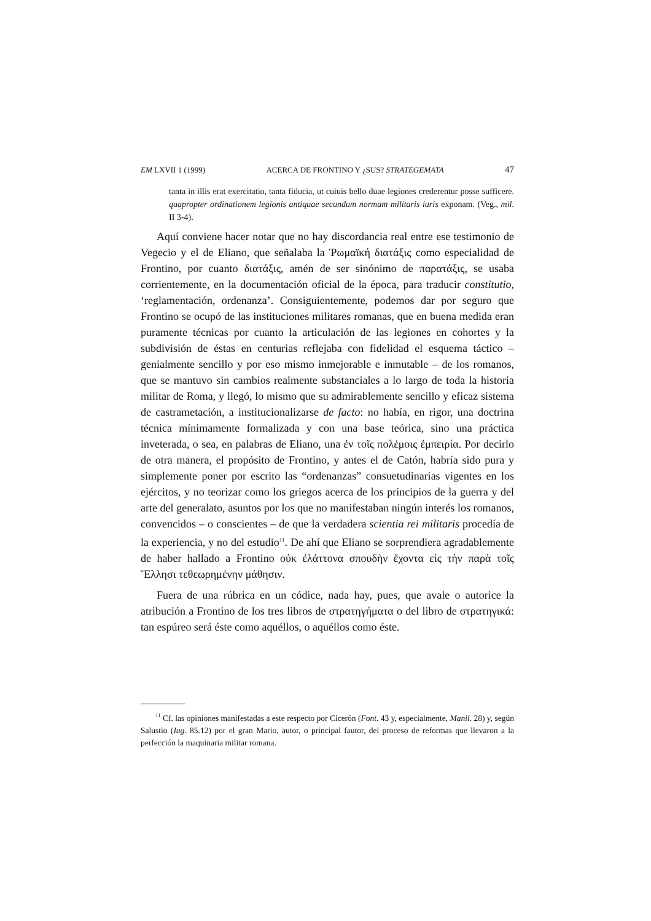EM LXVII 1 (1999) ACERCA DE FRONTINO Y ¿SUS? STRATEGEMATA 47
tanta in illis erat exercitatio, tanta fiducia, ut cuiuis bello duae legiones crederentur posse sufficere. quapropter ordinationem legionis antiquae secundum normam militaris iuris exponam. (Veg., mil. II 3-4).
Aquí conviene hacer notar que no hay discordancia real entre ese testimonio de Vegecio y el de Eliano, que señalaba la Ῥωμαϊκή διατάξις como especialidad de Frontino, por cuanto διατάξις, amén de ser sinónimo de παρατάξις, se usaba corrientemente, en la documentación oficial de la época, para traducir constitutio, ‘reglamentación, ordenanza’. Consiguientemente, podemos dar por seguro que Frontino se ocupó de las instituciones militares romanas, que en buena medida eran puramente técnicas por cuanto la articulación de las legiones en cohortes y la subdivisión de éstas en centurias reflejaba con fidelidad el esquema táctico – genialmente sencillo y por eso mismo inmejorable e inmutable – de los romanos, que se mantuvo sin cambios realmente substanciales a lo largo de toda la historia militar de Roma, y llegó, lo mismo que su admirablemente sencillo y eficaz sistema de castrametación, a institucionalizarse de facto: no había, en rigor, una doctrina técnica mínimamente formalizada y con una base teórica, sino una práctica inveterada, o sea, en palabras de Eliano, una ἐν τοῖς πολέμοις ἐμπειρία. Por decirlo de otra manera, el propósito de Frontino, y antes el de Catón, habría sido pura y simplemente poner por escrito las “ordenanzas” consuetudinarias vigentes en los ejércitos, y no teorizar como los griegos acerca de los principios de la guerra y del arte del generalato, asuntos por los que no manifestaban ningún interés los romanos, convencidos – o conscientes – de que la verdadera scientia rei militaris procedía de la experiencia, y no del estudio<sup>11</sup>. De ahí que Eliano se sorprendiera agradablemente de haber hallado a Frontino οὐκ ἐλάττονα σπουδὴν ἔχοντα εἰς τὴν παρὰ τοῖς Ἕλλησι τεθεωρημένην μάθησιν.
Fuera de una rúbrica en un códice, nada hay, pues, que avale o autorice la atribución a Frontino de los tres libros de στρατηγήματα o del libro de στρατηγικά: tan espúreo será éste como aquéllos, o aquéllos como éste.
<sup>11</sup> Cf. las opiniones manifestadas a este respecto por Cicerón (Font. 43 y, especialmente, Manil. 28) y, según Salustio (Iug. 85.12) por el gran Mario, autor, o principal fautor, del proceso de reformas que llevaron a la perfección la maquinaria militar romana.